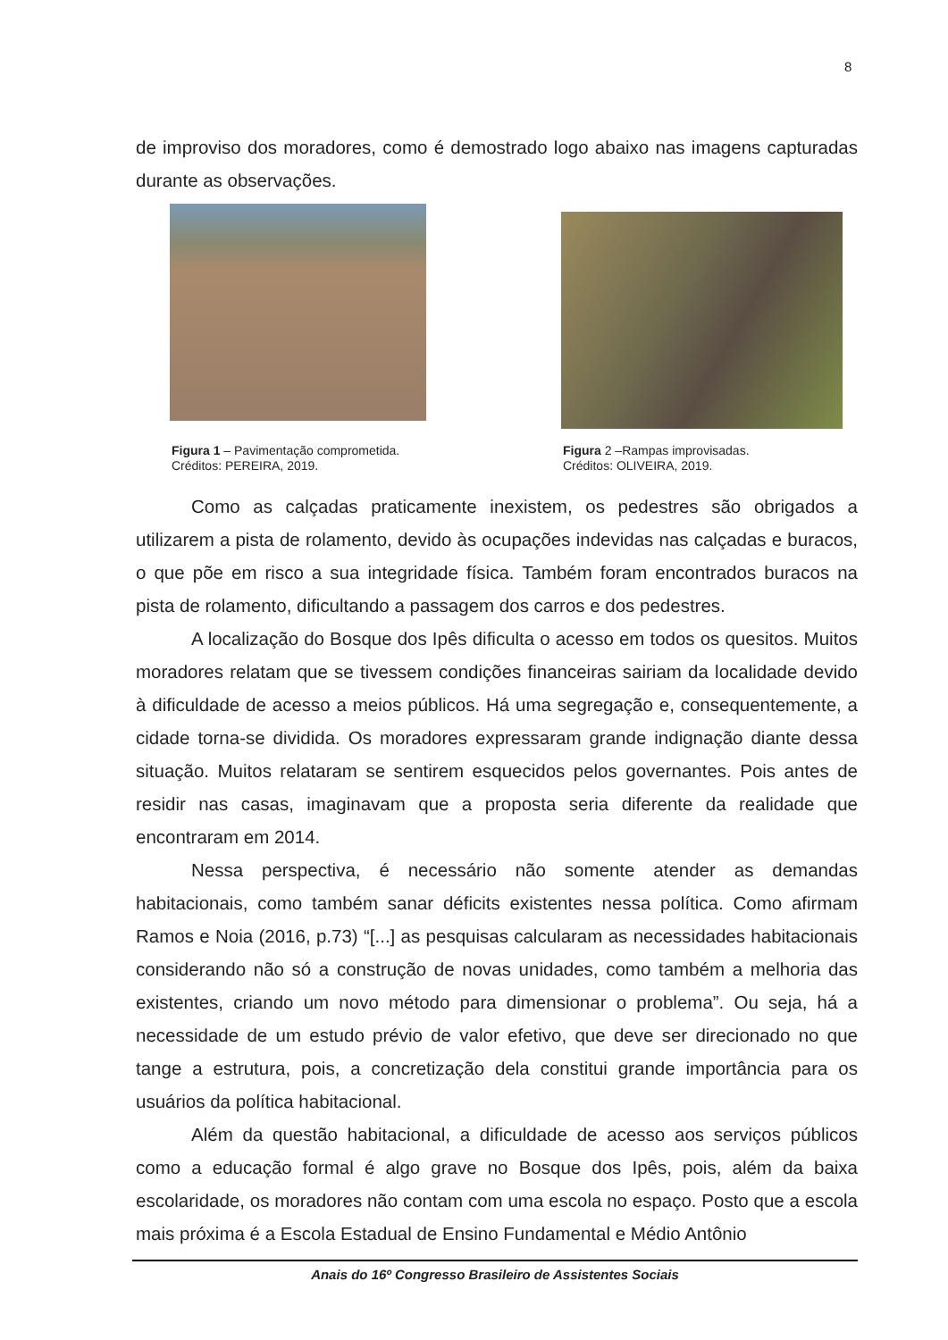8
de improviso dos moradores, como é demostrado logo abaixo nas imagens capturadas durante as observações.
Figura 1 – Pavimentação comprometida.
Créditos: PEREIRA, 2019.
Figura 2 –Rampas improvisadas.
Créditos: OLIVEIRA, 2019.
Como as calçadas praticamente inexistem, os pedestres são obrigados a utilizarem a pista de rolamento, devido às ocupações indevidas nas calçadas e buracos, o que põe em risco a sua integridade física. Também foram encontrados buracos na pista de rolamento, dificultando a passagem dos carros e dos pedestres.
A localização do Bosque dos Ipês dificulta o acesso em todos os quesitos. Muitos moradores relatam que se tivessem condições financeiras sairiam da localidade devido à dificuldade de acesso a meios públicos. Há uma segregação e, consequentemente, a cidade torna-se dividida. Os moradores expressaram grande indignação diante dessa situação. Muitos relataram se sentirem esquecidos pelos governantes. Pois antes de residir nas casas, imaginavam que a proposta seria diferente da realidade que encontraram em 2014.
Nessa perspectiva, é necessário não somente atender as demandas habitacionais, como também sanar déficits existentes nessa política. Como afirmam Ramos e Noia (2016, p.73) “[...] as pesquisas calcularam as necessidades habitacionais considerando não só a construção de novas unidades, como também a melhoria das existentes, criando um novo método para dimensionar o problema”. Ou seja, há a necessidade de um estudo prévio de valor efetivo, que deve ser direcionado no que tange a estrutura, pois, a concretização dela constitui grande importância para os usuários da política habitacional.
Além da questão habitacional, a dificuldade de acesso aos serviços públicos como a educação formal é algo grave no Bosque dos Ipês, pois, além da baixa escolaridade, os moradores não contam com uma escola no espaço. Posto que a escola mais próxima é a Escola Estadual de Ensino Fundamental e Médio Antônio
Anais do 16º Congresso Brasileiro de Assistentes Sociais